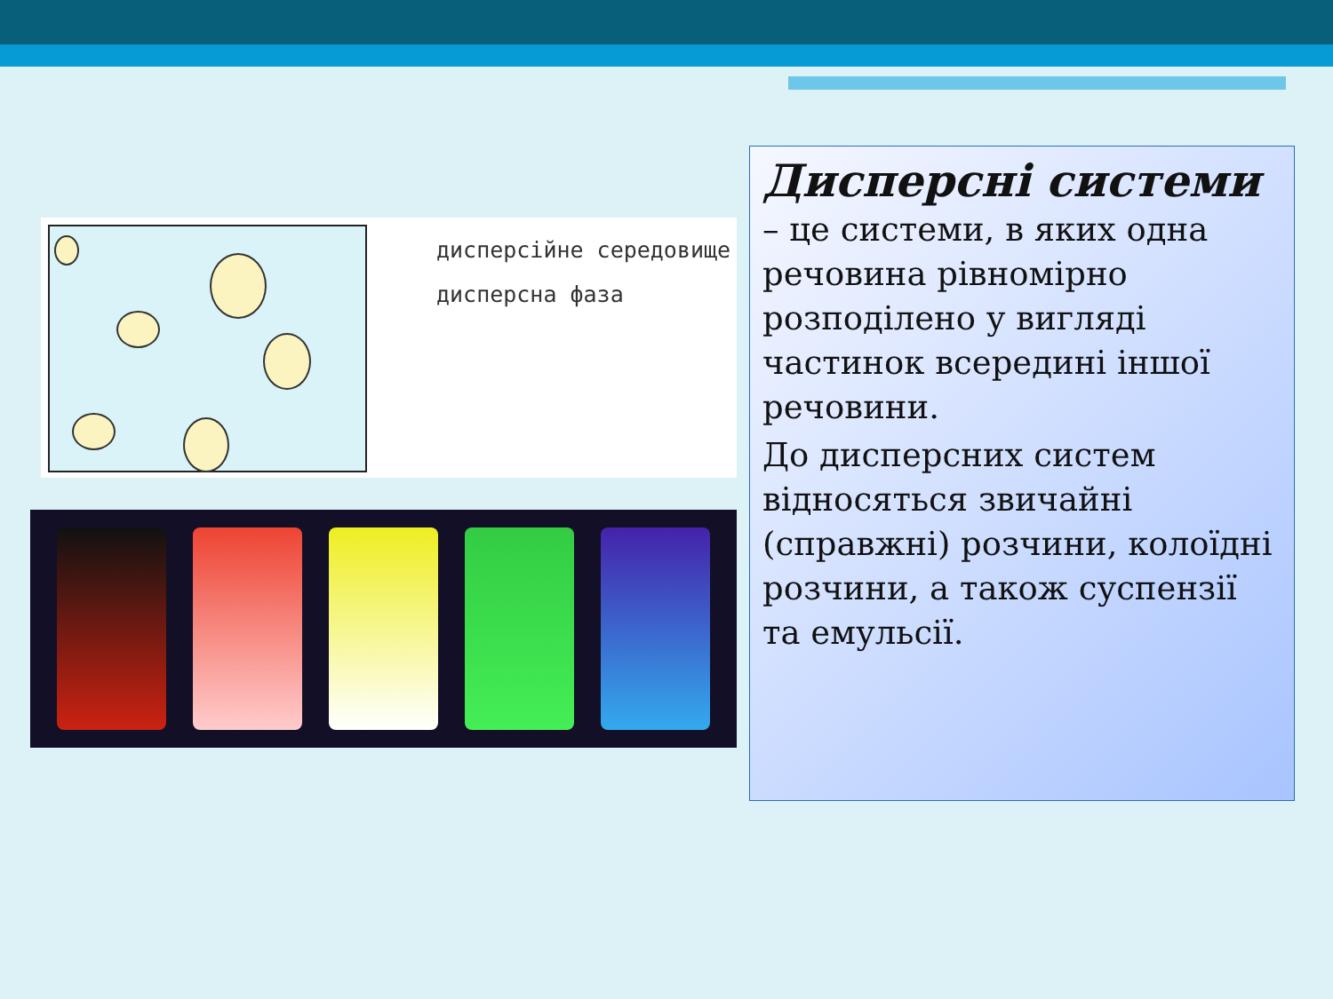дисперсійне середовище
дисперсна фаза
Дисперсні системи
– це системи, в яких одна речовина рівномірно розподілено у вигляді частинок всередині іншої речовини.
До дисперсних систем відносяться звичайні (справжні) розчини, колоїдні розчини, а також суспензії та емульсії.